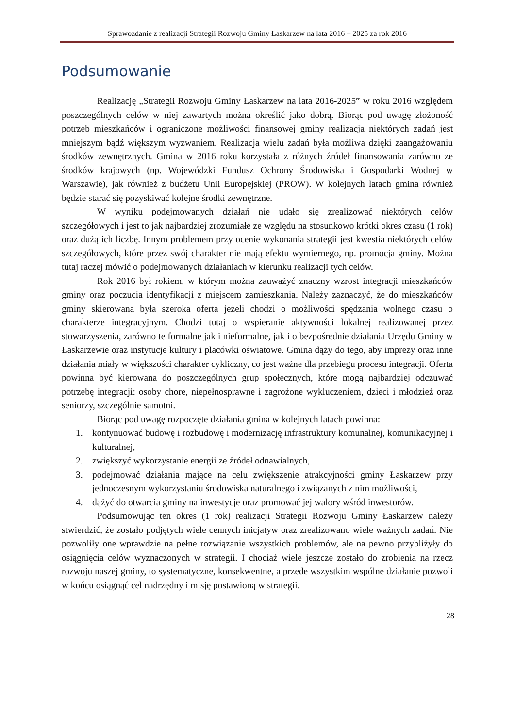Sprawozdanie z realizacji Strategii Rozwoju Gminy Łaskarzew na lata 2016 – 2025 za rok 2016
Podsumowanie
Realizację „Strategii Rozwoju Gminy Łaskarzew na lata 2016-2025” w roku 2016 względem poszczególnych celów w niej zawartych można określić jako dobrą. Biorąc pod uwagę złożoność potrzeb mieszkańców i ograniczone możliwości finansowej gminy realizacja niektórych zadań jest mniejszym bądź większym wyzwaniem. Realizacja wielu zadań była możliwa dzięki zaangażowaniu środków zewnętrznych. Gmina w 2016 roku korzystała z różnych źródeł finansowania zarówno ze środków krajowych (np. Wojewódzki Fundusz Ochrony Środowiska i Gospodarki Wodnej w Warszawie), jak również z budżetu Unii Europejskiej (PROW). W kolejnych latach gmina również będzie starać się pozyskiwać kolejne środki zewnętrzne.
W wyniku podejmowanych działań nie udało się zrealizować niektórych celów szczegółowych i jest to jak najbardziej zrozumiałe ze względu na stosunkowo krótki okres czasu (1 rok) oraz dużą ich liczbę. Innym problemem przy ocenie wykonania strategii jest kwestia niektórych celów szczegółowych, które przez swój charakter nie mają efektu wymiernego, np. promocja gminy. Można tutaj raczej mówić o podejmowanych działaniach w kierunku realizacji tych celów.
Rok 2016 był rokiem, w którym można zauważyć znaczny wzrost integracji mieszkańców gminy oraz poczucia identyfikacji z miejscem zamieszkania. Należy zaznaczyć, że do mieszkańców gminy skierowana była szeroka oferta jeżeli chodzi o możliwości spędzania wolnego czasu o charakterze integracyjnym. Chodzi tutaj o wspieranie aktywności lokalnej realizowanej przez stowarzyszenia, zarówno te formalne jak i nieformalne, jak i o bezpośrednie działania Urzędu Gminy w Łaskarzewie oraz instytucje kultury i placówki oświatowe. Gmina dąży do tego, aby imprezy oraz inne działania miały w większości charakter cykliczny, co jest ważne dla przebiegu procesu integracji. Oferta powinna być kierowana do poszczególnych grup społecznych, które mogą najbardziej odczuwać potrzebę integracji: osoby chore, niepełnosprawne i zagrożone wykluczeniem, dzieci i młodzież oraz seniorzy, szczególnie samotni.
Biorąc pod uwagę rozpoczęte działania gmina w kolejnych latach powinna:
1. kontynuować budowę i rozbudowę i modernizację infrastruktury komunalnej, komunikacyjnej i kulturalnej,
2. zwiększyć wykorzystanie energii ze źródeł odnawialnych,
3. podejmować działania mające na celu zwiększenie atrakcyjności gminy Łaskarzew przy jednoczesnym wykorzystaniu środowiska naturalnego i związanych z nim możliwości,
4. dążyć do otwarcia gminy na inwestycje oraz promować jej walory wśród inwestorów.
Podsumowując ten okres (1 rok) realizacji Strategii Rozwoju Gminy Łaskarzew należy stwierdzić, że zostało podjętych wiele cennych inicjatyw oraz zrealizowano wiele ważnych zadań. Nie pozwoliły one wprawdzie na pełne rozwiązanie wszystkich problemów, ale na pewno przybliżyły do osiągnięcia celów wyznaczonych w strategii. I chociaż wiele jeszcze zostało do zrobienia na rzecz rozwoju naszej gminy, to systematyczne, konsekwentne, a przede wszystkim wspólne działanie pozwoli w końcu osiągnąć cel nadrzędny i misję postawioną w strategii.
28